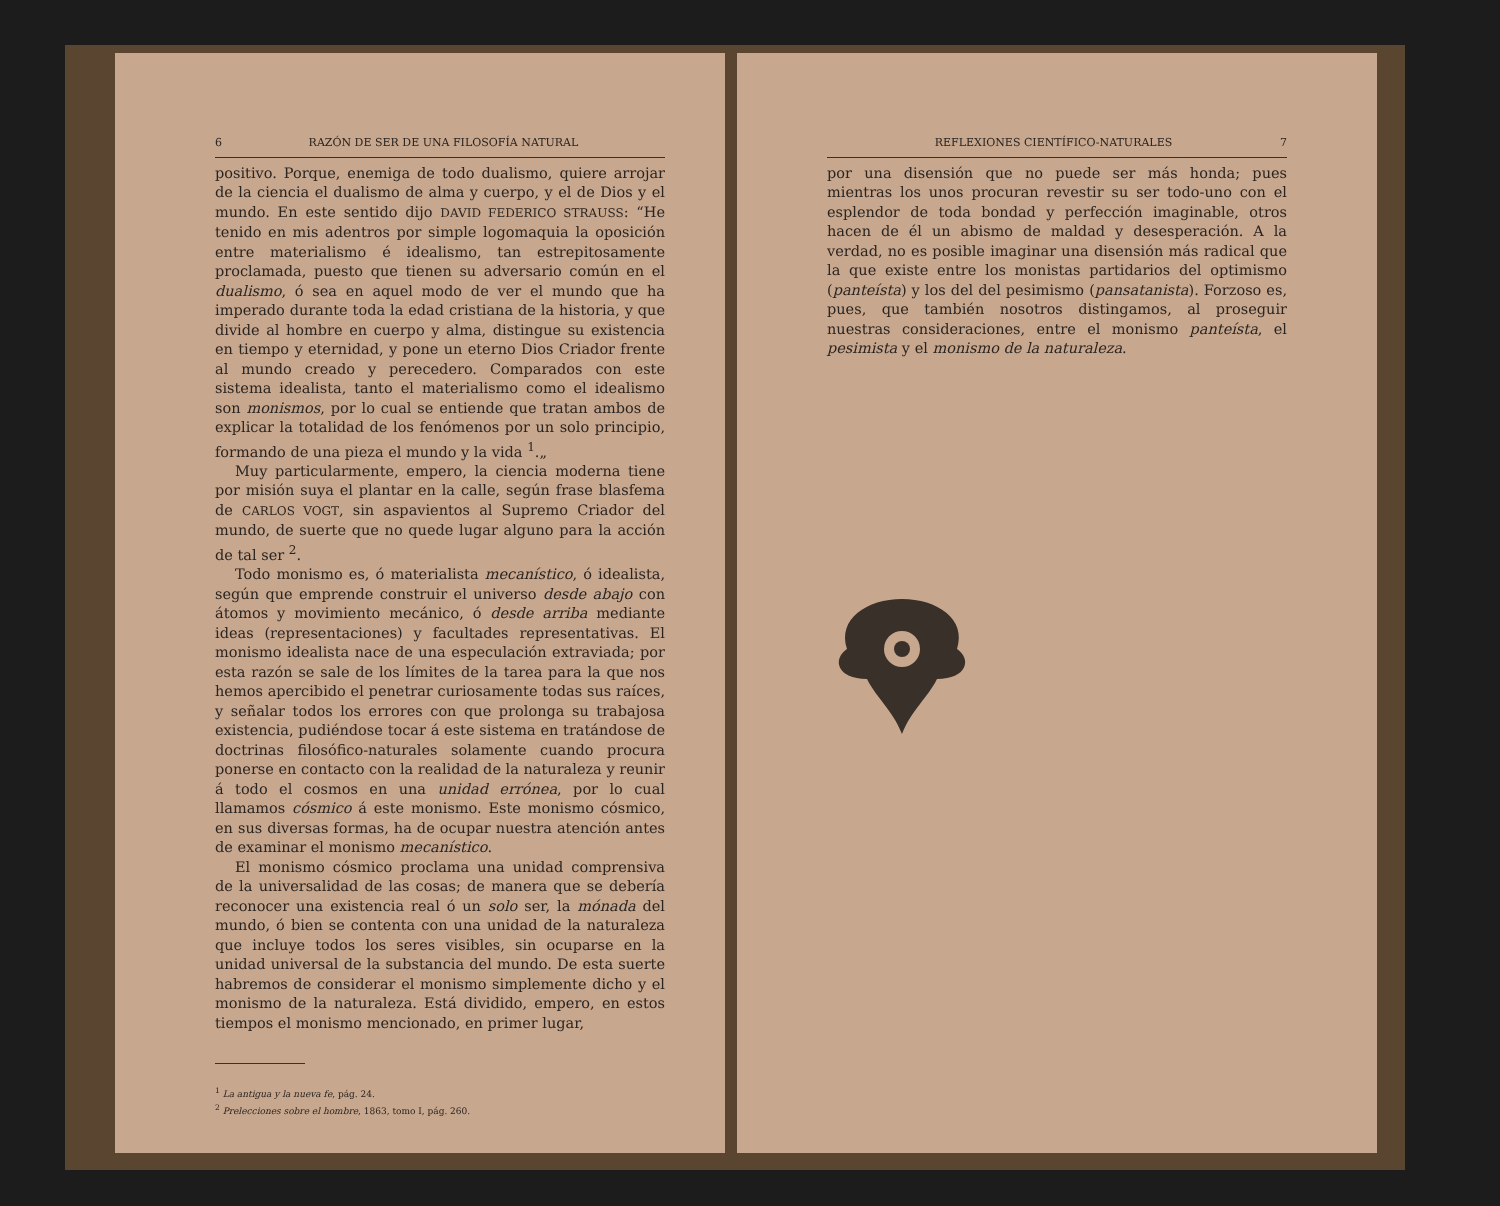6 RAZÓN DE SER DE UNA FILOSOFÍA NATURAL
positivo. Porque, enemiga de todo dualismo, quiere arrojar de la ciencia el dualismo de alma y cuerpo, y el de Dios y el mundo. En este sentido dijo DAVID FEDERICO STRAUSS: “He tenido en mis adentros por simple logomaquia la oposición entre materialismo é idealismo, tan estrepitosamente proclamada, puesto que tienen su adversario común en el dualismo, ó sea en aquel modo de ver el mundo que ha imperado durante toda la edad cristiana de la historia, y que divide al hombre en cuerpo y alma, distingue su existencia en tiempo y eternidad, y pone un eterno Dios Criador frente al mundo creado y perecedero. Comparados con este sistema idealista, tanto el materialismo como el idealismo son monismos, por lo cual se entiende que tratan ambos de explicar la totalidad de los fenómenos por un solo principio, formando de una pieza el mundo y la vida <sup>1</sup>.„
Muy particularmente, empero, la ciencia moderna tiene por misión suya el plantar en la calle, según frase blasfema de CARLOS VOGT, sin aspavientos al Supremo Criador del mundo, de suerte que no quede lugar alguno para la acción de tal ser <sup>2</sup>.
Todo monismo es, ó materialista mecanístico, ó idealista, según que emprende construir el universo desde abajo con átomos y movimiento mecánico, ó desde arriba mediante ideas (representaciones) y facultades representativas. El monismo idealista nace de una especulación extraviada; por esta razón se sale de los límites de la tarea para la que nos hemos apercibido el penetrar curiosamente todas sus raíces, y señalar todos los errores con que prolonga su trabajosa existencia, pudiéndose tocar á este sistema en tratándose de doctrinas filosófico-naturales solamente cuando procura ponerse en contacto con la realidad de la naturaleza y reunir á todo el cosmos en una unidad errónea, por lo cual llamamos cósmico á este monismo. Este monismo cósmico, en sus diversas formas, ha de ocupar nuestra atención antes de examinar el monismo mecanístico.
El monismo cósmico proclama una unidad comprensiva de la universalidad de las cosas; de manera que se debería reconocer una existencia real ó un solo ser, la mónada del mundo, ó bien se contenta con una unidad de la naturaleza que incluye todos los seres visibles, sin ocuparse en la unidad universal de la substancia del mundo. De esta suerte habremos de considerar el monismo simplemente dicho y el monismo de la naturaleza. Está dividido, empero, en estos tiempos el monismo mencionado, en primer lugar,
<sup>1</sup> La antigua y la nueva fe, pág. 24.
<sup>2</sup> Prelecciones sobre el hombre, 1863, tomo I, pág. 260.
REFLEXIONES CIENTÍFICO-NATURALES 7
por una disensión que no puede ser más honda; pues mientras los unos procuran revestir su ser todo-uno con el esplendor de toda bondad y perfección imaginable, otros hacen de él un abismo de maldad y desesperación. A la verdad, no es posible imaginar una disensión más radical que la que existe entre los monistas partidarios del optimismo (panteísta) y los del del pesimismo (pansatanista). Forzoso es, pues, que también nosotros distingamos, al proseguir nuestras consideraciones, entre el monismo panteísta, el pesimista y el monismo de la naturaleza.